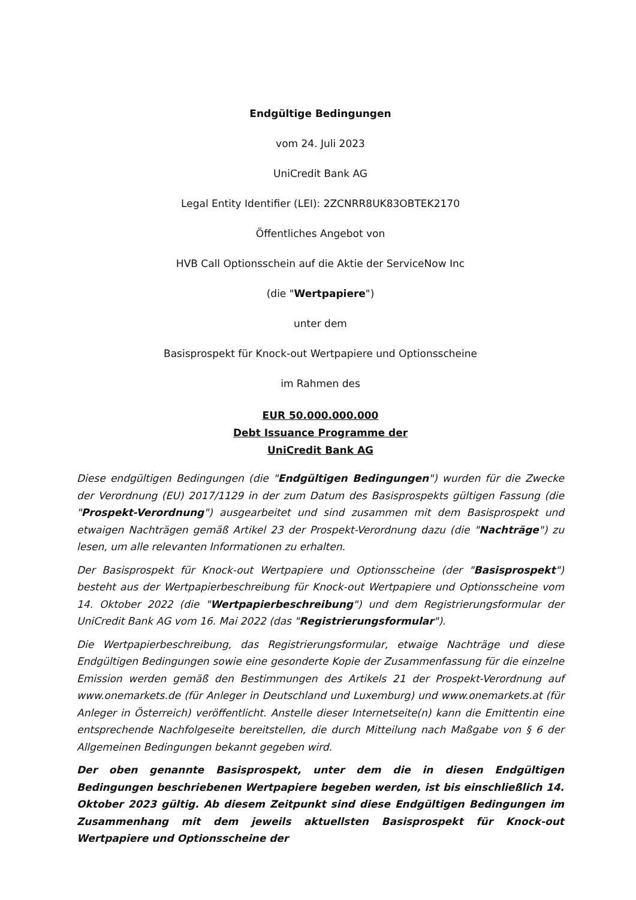Endgültige Bedingungen
vom 24. Juli 2023
UniCredit Bank AG
Legal Entity Identifier (LEI): 2ZCNRR8UK83OBTEK2170
Öffentliches Angebot von
HVB Call Optionsschein auf die Aktie der ServiceNow Inc
(die "Wertpapiere")
unter dem
Basisprospekt für Knock-out Wertpapiere und Optionsscheine
im Rahmen des
EUR 50.000.000.000
Debt Issuance Programme der
UniCredit Bank AG
Diese endgültigen Bedingungen (die "Endgültigen Bedingungen") wurden für die Zwecke der Verordnung (EU) 2017/1129 in der zum Datum des Basisprospekts gültigen Fassung (die "Prospekt-Verordnung") ausgearbeitet und sind zusammen mit dem Basisprospekt und etwaigen Nachträgen gemäß Artikel 23 der Prospekt-Verordnung dazu (die "Nachträge") zu lesen, um alle relevanten Informationen zu erhalten.
Der Basisprospekt für Knock-out Wertpapiere und Optionsscheine (der "Basisprospekt") besteht aus der Wertpapierbeschreibung für Knock-out Wertpapiere und Optionsscheine vom 14. Oktober 2022 (die "Wertpapierbeschreibung") und dem Registrierungsformular der UniCredit Bank AG vom 16. Mai 2022 (das "Registrierungsformular").
Die Wertpapierbeschreibung, das Registrierungsformular, etwaige Nachträge und diese Endgültigen Bedingungen sowie eine gesonderte Kopie der Zusammenfassung für die einzelne Emission werden gemäß den Bestimmungen des Artikels 21 der Prospekt-Verordnung auf www.onemarkets.de (für Anleger in Deutschland und Luxemburg) und www.onemarkets.at (für Anleger in Österreich) veröffentlicht. Anstelle dieser Internetseite(n) kann die Emittentin eine entsprechende Nachfolgeseite bereitstellen, die durch Mitteilung nach Maßgabe von § 6 der Allgemeinen Bedingungen bekannt gegeben wird.
Der oben genannte Basisprospekt, unter dem die in diesen Endgültigen Bedingungen beschriebenen Wertpapiere begeben werden, ist bis einschließlich 14. Oktober 2023 gültig. Ab diesem Zeitpunkt sind diese Endgültigen Bedingungen im Zusammenhang mit dem jeweils aktuellsten Basisprospekt für Knock-out Wertpapiere und Optionsscheine der